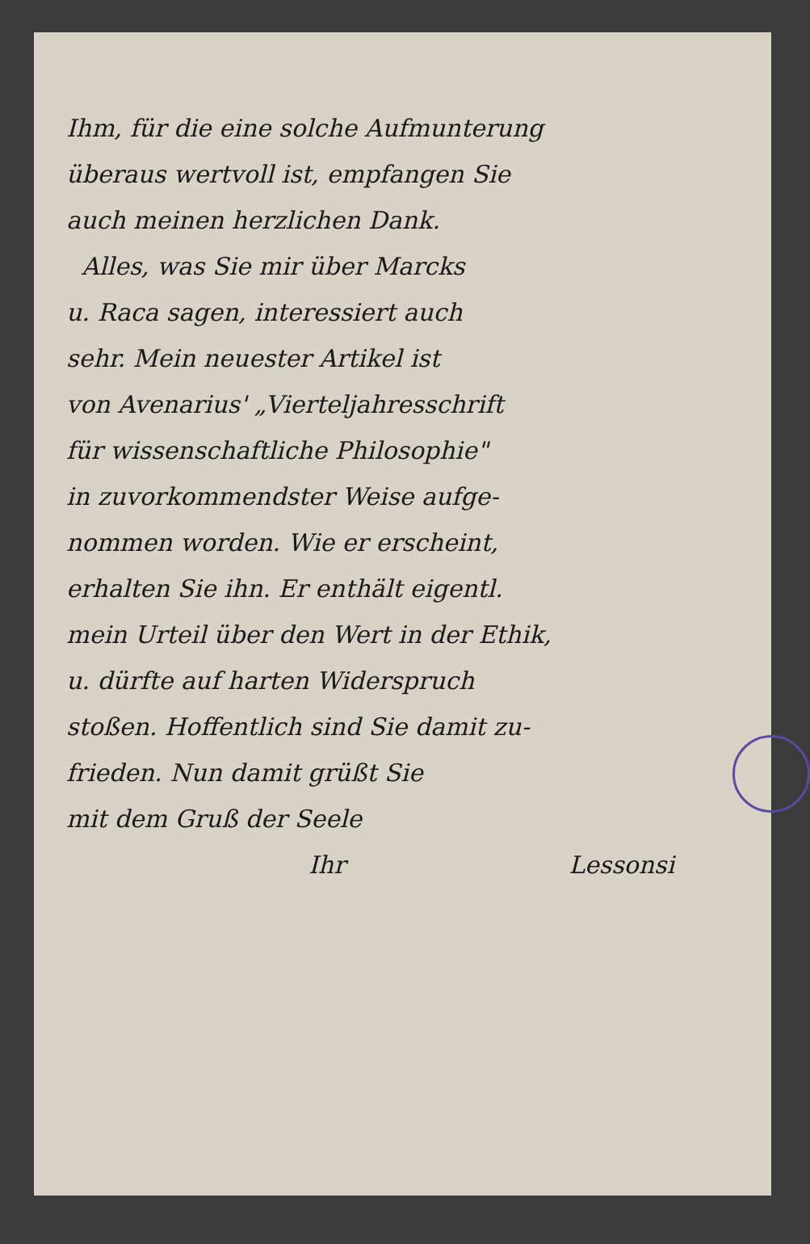Ihm, für die eine solche Aufmunterung
überaus wertvoll ist, empfangen Sie
auch meinen herzlichen Dank.
Alles, was Sie mir über Marcks
u. Raca sagen, interessiert auch
sehr. Mein neuester Artikel ist
von Avenarius' „Vierteljahresschrift
für wissenschaftliche Philosophie"
in zuvorkommendster Weise aufge-
nommen worden. Wie er erscheint,
erhalten Sie ihn. Er enthält eigentl.
mein Urteil über den Wert in der Ethik,
u. dürfte auf harten Widerspruch
stoßen. Hoffentlich sind Sie damit zu-
frieden. Nun damit grüßt Sie
mit dem Gruß der Seele
Ihr Lessonsi